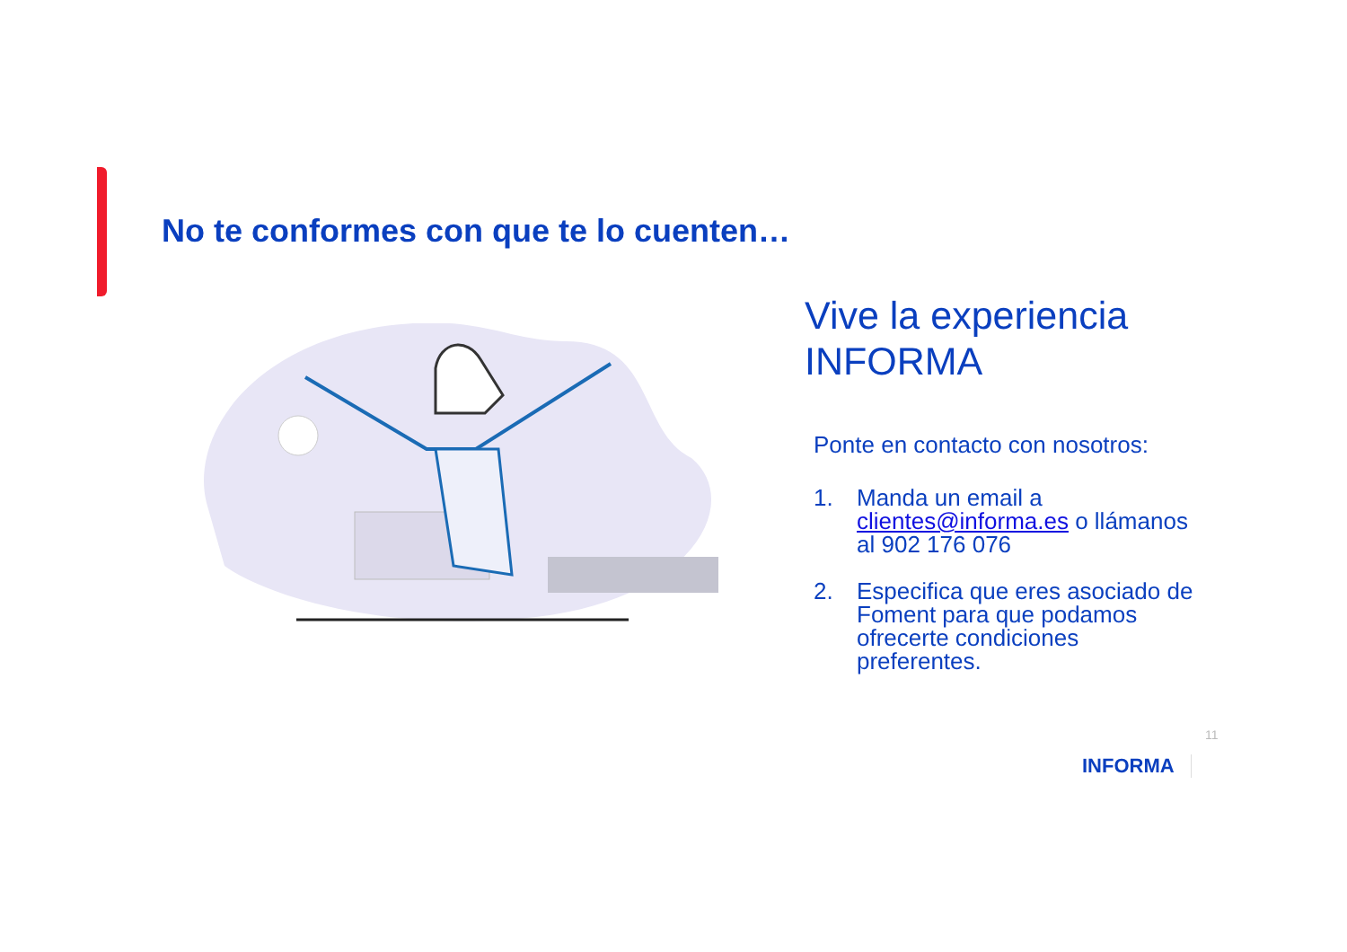No te conformes con que te lo cuenten…
Vive la experiencia INFORMA
Ponte en contacto con nosotros:
1. Manda un email a clientes@informa.es o llámanos al 902 176 076
2. Especifica que eres asociado de Foment para que podamos ofrecerte condiciones preferentes.
11
INFORMA